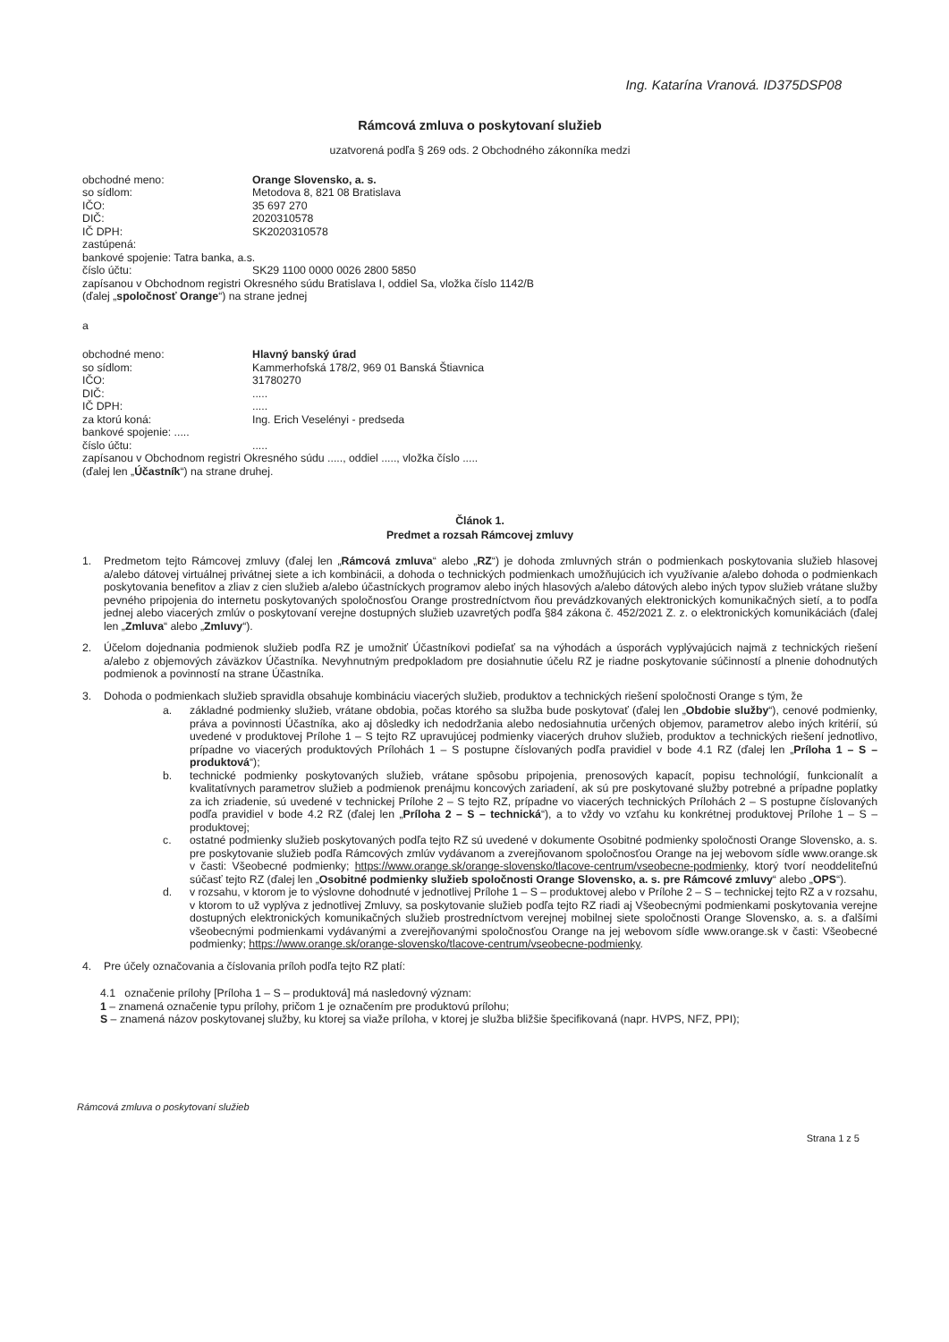Ing. Katarína Vranová. ID375DSP08
Rámcová zmluva o poskytovaní služieb
uzatvorená podľa § 269 ods. 2 Obchodného zákonníka medzi
obchodné meno: Orange Slovensko, a. s.
so sídlom: Metodova 8, 821 08 Bratislava
IČO: 35 697 270
DIČ: 2020310578
IČ DPH: SK2020310578
zastúpená:
bankové spojenie: Tatra banka, a.s.
číslo účtu: SK29 1100 0000 0026 2800 5850
zapísanou v Obchodnom registri Okresného súdu Bratislava I, oddiel Sa, vložka číslo 1142/B
(ďalej „spoločnosť Orange“) na strane jednej
a
obchodné meno: Hlavný banský úrad
so sídlom: Kammerhofská 178/2, 969 01 Banská Štiavnica
IČO: 31780270
DIČ:.....
IČ DPH:.....
za ktorú koná: Ing. Erich Veselényi - predseda
bankové spojenie: .....
číslo účtu:.....
zapísanou v Obchodnom registri Okresného súdu ....., oddiel ....., vložka číslo .....
(ďalej len „Účastník“) na strane druhej.
Článok 1.
Predmet a rozsah Rámcovej zmluvy
1. Predmetom tejto Rámcovej zmluvy (ďalej len „Rámcová zmluva“ alebo „RZ“) je dohoda zmluvných strán o podmienkach poskytovania služieb hlasovej a/alebo dátovej virtuálnej privátnej siete a ich kombinácii, a dohoda o technických podmienkach umožňujúcich ich využívanie a/alebo dohoda o podmienkach poskytovania benefitov a zliav z cien služieb a/alebo účastníckych programov alebo iných hlasových a/alebo dátových alebo iných typov služieb vrátane služby pevného pripojenia do internetu poskytovaných spoločnosťou Orange prostredníctvom ňou prevádzkovaných elektronických komunikačných sietí, a to podľa jednej alebo viacerých zmlúv o poskytovaní verejne dostupných služieb uzavretých podľa §84 zákona č. 452/2021 Z. z. o elektronických komunikáciách (ďalej len „Zmluva“ alebo „Zmluvy“).
2. Účelom dojednania podmienok služieb podľa RZ je umožniť Účastníkovi podieľať sa na výhodách a úsporách vyplývajúcich najmä z technických riešení a/alebo z objemových záväzkov Účastníka. Nevyhnutným predpokladom pre dosiahnutie účelu RZ je riadne poskytovanie súčinností a plnenie dohodnutých podmienok a povinností na strane Účastníka.
3. Dohoda o podmienkach služieb spravidla obsahuje kombináciu viacerých služieb, produktov a technických riešení spoločnosti Orange s tým, že
a. základné podmienky služieb, vrátane obdobia, počas ktorého sa služba bude poskytovať (ďalej len „Obdobie služby“), cenové podmienky, práva a povinnosti Účastníka, ako aj dôsledky ich nedodržania alebo nedosiahnutia určených objemov, parametrov alebo iných kritérií, sú uvedené v produktovej Prílohe 1 – S tejto RZ upravujúcej podmienky viacerých druhov služieb, produktov a technických riešení jednotlivo, prípadne vo viacerých produktových Prílohách 1 – S postupne číslovaných podľa pravidiel v bode 4.1 RZ (ďalej len „Príloha 1 – S – produktová“);
b. technické podmienky poskytovaných služieb, vrátane spôsobu pripojenia, prenosových kapacít, popisu technológií, funkcionalít a kvalitatívnych parametrov služieb a podmienok prenájmu koncových zariadení, ak sú pre poskytované služby potrebné a prípadne poplatky za ich zriadenie, sú uvedené v technickej Prílohe 2 – S tejto RZ, prípadne vo viacerých technických Prílohách 2 – S postupne číslovaných podľa pravidiel v bode 4.2 RZ (ďalej len „Príloha 2 – S – technická“), a to vždy vo vzťahu ku konkrétnej produktovej Prílohe 1 – S – produktovej;
c. ostatné podmienky služieb poskytovaných podľa tejto RZ sú uvedené v dokumente Osobitné podmienky spoločnosti Orange Slovensko, a. s. pre poskytovanie služieb podľa Rámcových zmlúv vydávanom a zverejňovanom spoločnosťou Orange na jej webovom sídle www.orange.sk v časti: Všeobecné podmienky; https://www.orange.sk/orange-slovensko/tlacove-centrum/vseobecne-podmienky, ktorý tvorí neoddeliteľnú súčasť tejto RZ (ďalej len „Osobitné podmienky služieb spoločnosti Orange Slovensko, a. s. pre Rámcové zmluvy“ alebo „OPS“).
d. v rozsahu, v ktorom je to výslovne dohodnuté v jednotlivej Prílohe 1 – S – produktovej alebo v Prílohe 2 – S – technickej tejto RZ a v rozsahu, v ktorom to už vyplýva z jednotlivej Zmluvy, sa poskytovanie služieb podľa tejto RZ riadi aj Všeobecnými podmienkami poskytovania verejne dostupných elektronických komunikačných služieb prostredníctvom verejnej mobilnej siete spoločnosti Orange Slovensko, a. s. a ďalšími všeobecnými podmienkami vydávanými a zverejňovanými spoločnosťou Orange na jej webovom sídle www.orange.sk v časti: Všeobecné podmienky; https://www.orange.sk/orange-slovensko/tlacove-centrum/vseobecne-podmienky.
4. Pre účely označovania a číslovania príloh podľa tejto RZ platí:
4.1 označenie prílohy [Príloha 1 – S – produktová] má nasledovný význam:
1 – znamená označenie typu prílohy, pričom 1 je označením pre produktovú prílohu;
S – znamená názov poskytovanej služby, ku ktorej sa viaže príloha, v ktorej je služba bližšie špecifikovaná (napr. HVPS, NFZ, PPI);
Rámcová zmluva o poskytovaní služieb
Strana 1 z 5